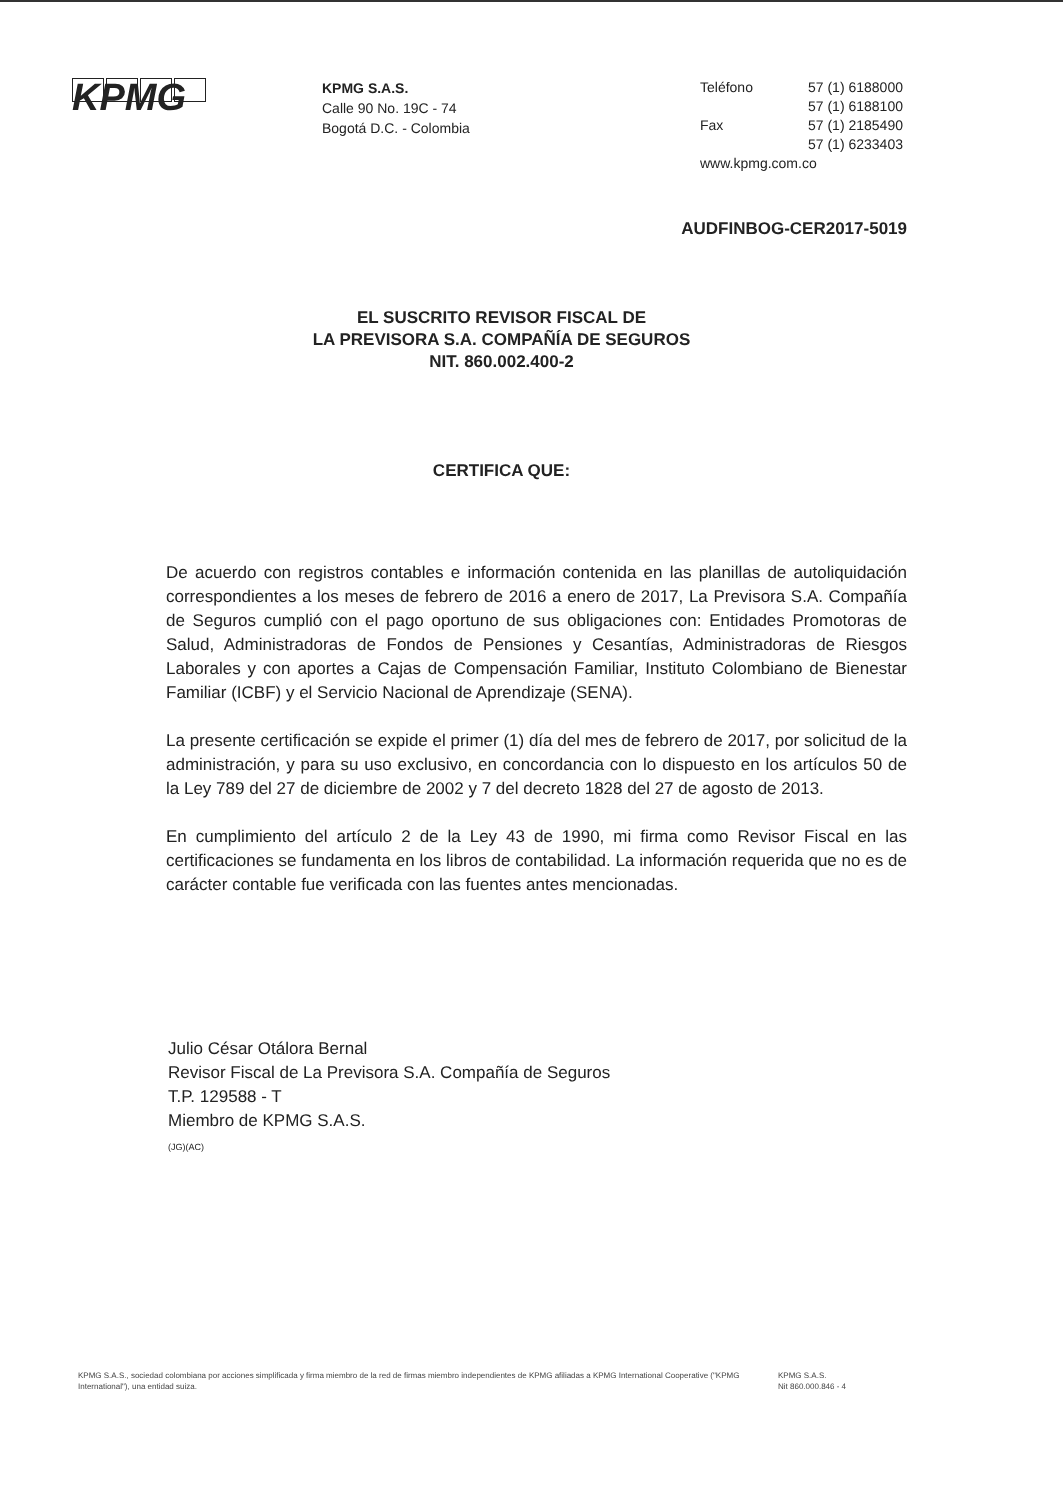KPMG
KPMG S.A.S.
Calle 90 No. 19C - 74
Bogotá D.C. - Colombia
| Teléfono | 57 (1) 6188000 |
| | 57 (1) 6188100 |
| Fax | 57 (1) 2185490 |
| | 57 (1) 6233403 |
| www.kpmg.com.co | |
AUDFINBOG-CER2017-5019
EL SUSCRITO REVISOR FISCAL DE
LA PREVISORA S.A. COMPAÑÍA DE SEGUROS
NIT. 860.002.400-2
CERTIFICA QUE:
De acuerdo con registros contables e información contenida en las planillas de autoliquidación correspondientes a los meses de febrero de 2016 a enero de 2017, La Previsora S.A. Compañía de Seguros cumplió con el pago oportuno de sus obligaciones con: Entidades Promotoras de Salud, Administradoras de Fondos de Pensiones y Cesantías, Administradoras de Riesgos Laborales y con aportes a Cajas de Compensación Familiar, Instituto Colombiano de Bienestar Familiar (ICBF) y el Servicio Nacional de Aprendizaje (SENA).
La presente certificación se expide el primer (1) día del mes de febrero de 2017, por solicitud de la administración, y para su uso exclusivo, en concordancia con lo dispuesto en los artículos 50 de la Ley 789 del 27 de diciembre de 2002 y 7 del decreto 1828 del 27 de agosto de 2013.
En cumplimiento del artículo 2 de la Ley 43 de 1990, mi firma como Revisor Fiscal en las certificaciones se fundamenta en los libros de contabilidad. La información requerida que no es de carácter contable fue verificada con las fuentes antes mencionadas.
Julio César Otálora Bernal
Revisor Fiscal de La Previsora S.A. Compañía de Seguros
T.P. 129588 - T
Miembro de KPMG S.A.S.
(JG)(AC)
KPMG S.A.S., sociedad colombiana por acciones simplificada y firma miembro de la red de firmas miembro independientes de KPMG afiliadas a KPMG International Cooperative ("KPMG International"), una entidad suiza.
KPMG S.A.S.
Nit 860.000.846 - 4